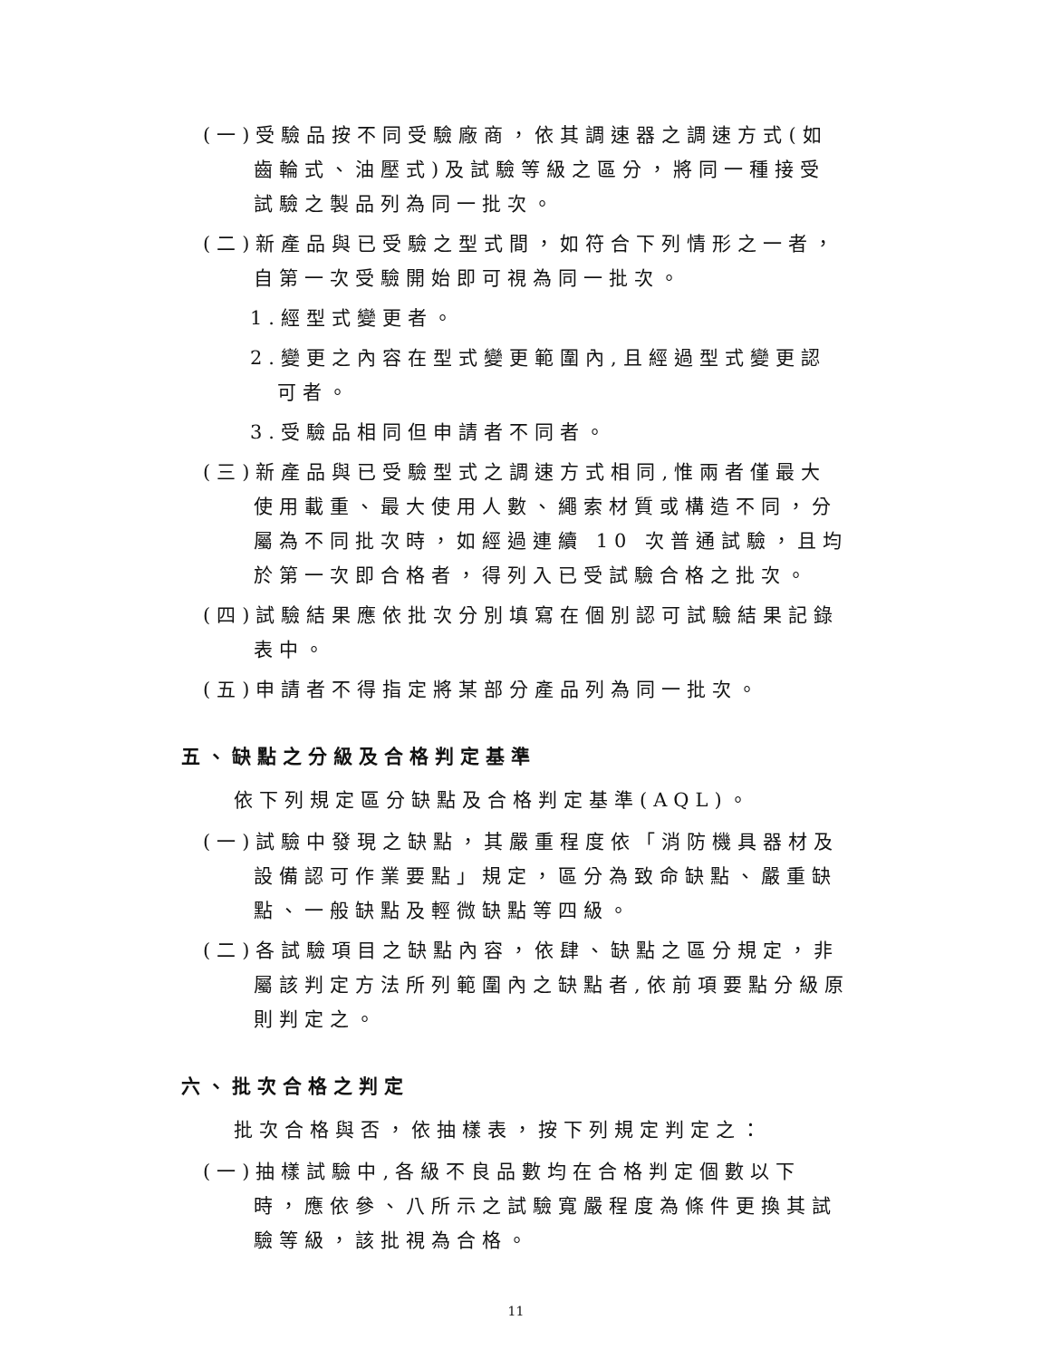(一)受驗品按不同受驗廠商，依其調速器之調速方式(如齒輪式、油壓式)及試驗等級之區分，將同一種接受試驗之製品列為同一批次。
(二)新產品與已受驗之型式間，如符合下列情形之一者，自第一次受驗開始即可視為同一批次。
1.經型式變更者。
2.變更之內容在型式變更範圍內,且經過型式變更認可者。
3.受驗品相同但申請者不同者。
(三)新產品與已受驗型式之調速方式相同,惟兩者僅最大使用載重、最大使用人數、繩索材質或構造不同，分屬為不同批次時，如經過連續 10 次普通試驗，且均於第一次即合格者，得列入已受試驗合格之批次。
(四)試驗結果應依批次分別填寫在個別認可試驗結果記錄表中。
(五)申請者不得指定將某部分產品列為同一批次。
五、缺點之分級及合格判定基準
依下列規定區分缺點及合格判定基準(AQL)。
(一)試驗中發現之缺點，其嚴重程度依「消防機具器材及設備認可作業要點」規定，區分為致命缺點、嚴重缺點、一般缺點及輕微缺點等四級。
(二)各試驗項目之缺點內容，依肆、缺點之區分規定，非屬該判定方法所列範圍內之缺點者,依前項要點分級原則判定之。
六、批次合格之判定
批次合格與否，依抽樣表，按下列規定判定之：
(一)抽樣試驗中,各級不良品數均在合格判定個數以下時，應依參、八所示之試驗寬嚴程度為條件更換其試驗等級，該批視為合格。
11